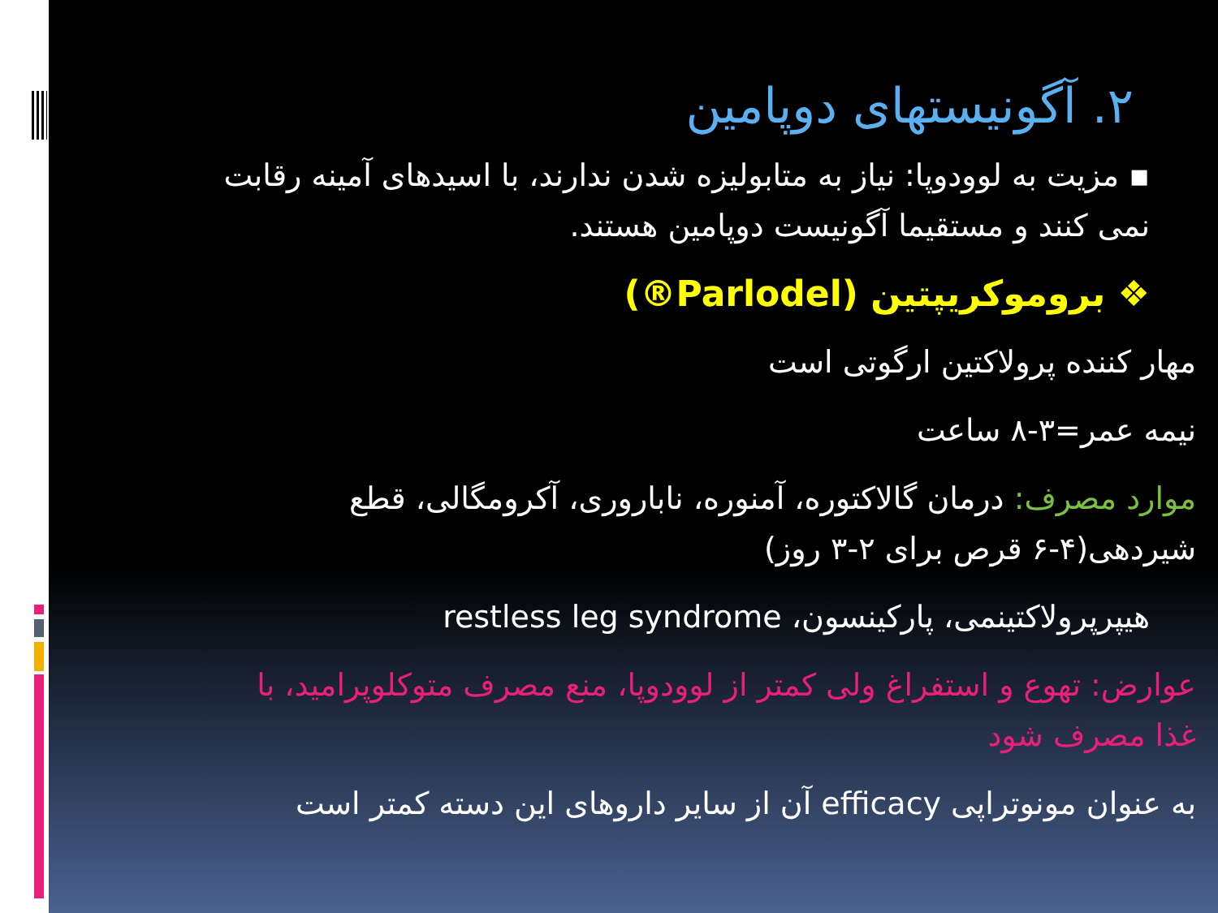۲. آگونیستهای دوپامین
▪ مزیت به لوودوپا: نیاز به متابولیزه شدن ندارند، با اسیدهای آمینه رقابت نمی کنند و مستقیما آگونیست دوپامین هستند.
❖ بروموکریپتین (Parlodel®)
مهار کننده پرولاکتین ارگوتی است
نیمه عمر=۳-۸ ساعت
موارد مصرف: درمان گالاکتوره، آمنوره، ناباروری، آکرومگالی، قطع شیردهی(۴-۶ قرص برای ۲-۳ روز)
هیپرپرولاکتینمی، پارکینسون، restless leg syndrome
عوارض: تهوع و استفراغ ولی کمتر از لوودوپا، منع مصرف متوکلوپرامید، با غذا مصرف شود
به عنوان مونوتراپی efficacy آن از سایر داروهای این دسته کمتر است